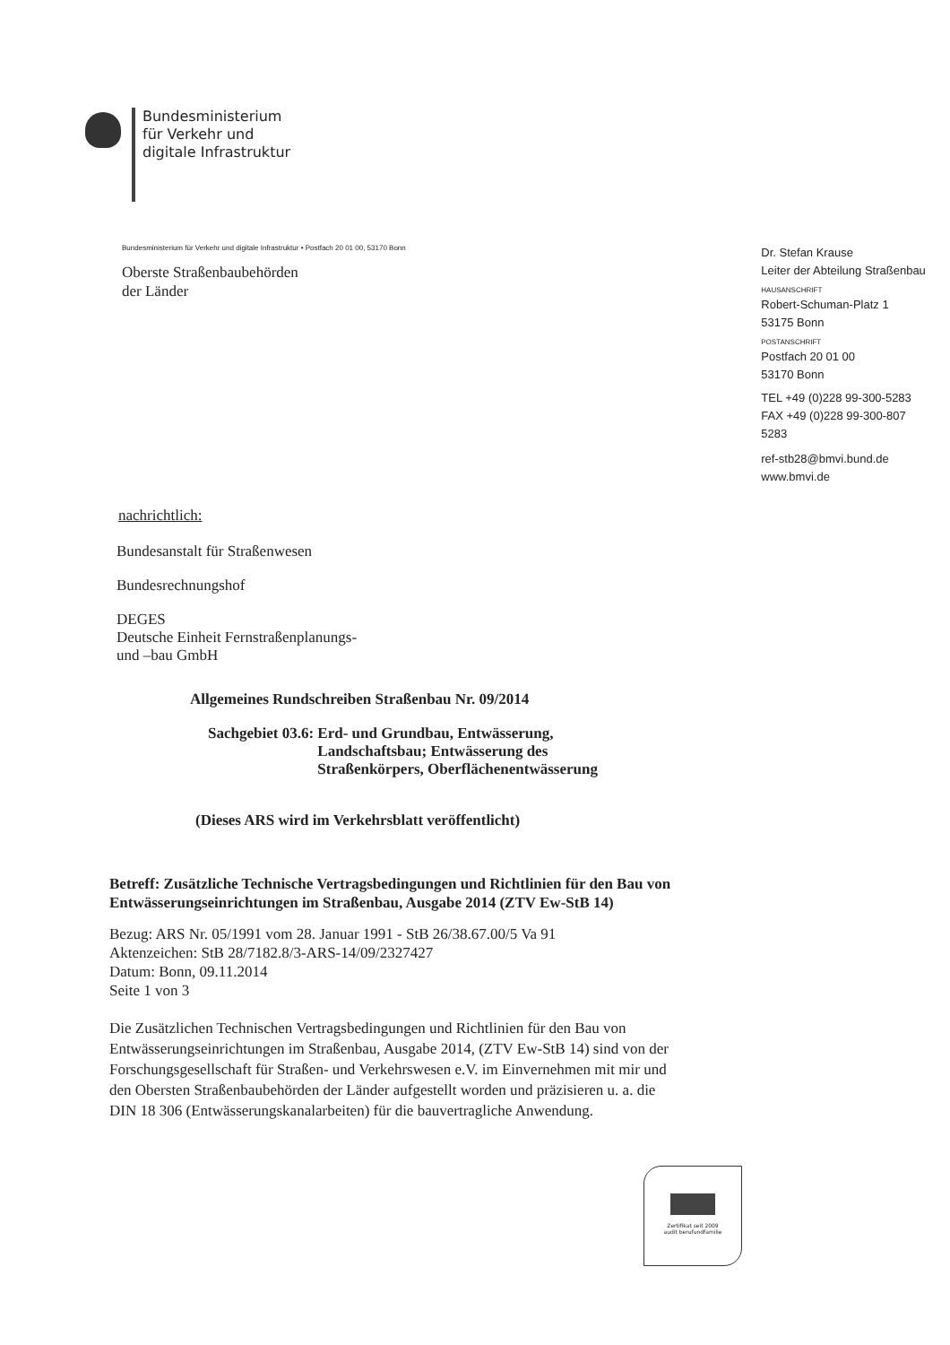Bundesministerium
für Verkehr und
digitale Infrastruktur
Bundesministerium für Verkehr und digitale Infrastruktur • Postfach 20 01 00, 53170 Bonn
Oberste Straßenbaubehörden
der Länder
nachrichtlich:
Bundesanstalt für Straßenwesen
Bundesrechnungshof
DEGES
Deutsche Einheit Fernstraßenplanungs-
und –bau GmbH
Dr. Stefan Krause
Leiter der Abteilung Straßenbau
HAUSANSCHRIFT
Robert-Schuman-Platz 1
53175 Bonn
POSTANSCHRIFT
Postfach 20 01 00
53170 Bonn
TEL +49 (0)228 99-300-5283
FAX +49 (0)228 99-300-807 5283
ref-stb28@bmvi.bund.de
www.bmvi.de
Allgemeines Rundschreiben Straßenbau Nr. 09/2014
Sachgebiet 03.6: Erd- und Grundbau, Entwässerung, Landschaftsbau; Entwässerung des Straßenkörpers, Oberflächenentwässerung
(Dieses ARS wird im Verkehrsblatt veröffentlicht)
Betreff: Zusätzliche Technische Vertragsbedingungen und Richtlinien für den Bau von Entwässerungseinrichtungen im Straßenbau, Ausgabe 2014 (ZTV Ew-StB 14)
Bezug: ARS Nr. 05/1991 vom 28. Januar 1991 - StB 26/38.67.00/5 Va 91
Aktenzeichen: StB 28/7182.8/3-ARS-14/09/2327427
Datum: Bonn, 09.11.2014
Seite 1 von 3
Die Zusätzlichen Technischen Vertragsbedingungen und Richtlinien für den Bau von Entwässerungseinrichtungen im Straßenbau, Ausgabe 2014, (ZTV Ew-StB 14) sind von der Forschungsgesellschaft für Straßen- und Verkehrswesen e.V. im Einvernehmen mit mir und den Obersten Straßenbaubehörden der Länder aufgestellt worden und präzisieren u. a. die DIN 18 306 (Entwässerungskanalarbeiten) für die bauvertragliche Anwendung.
Zertifikat seit 2009
audit berufundfamilie